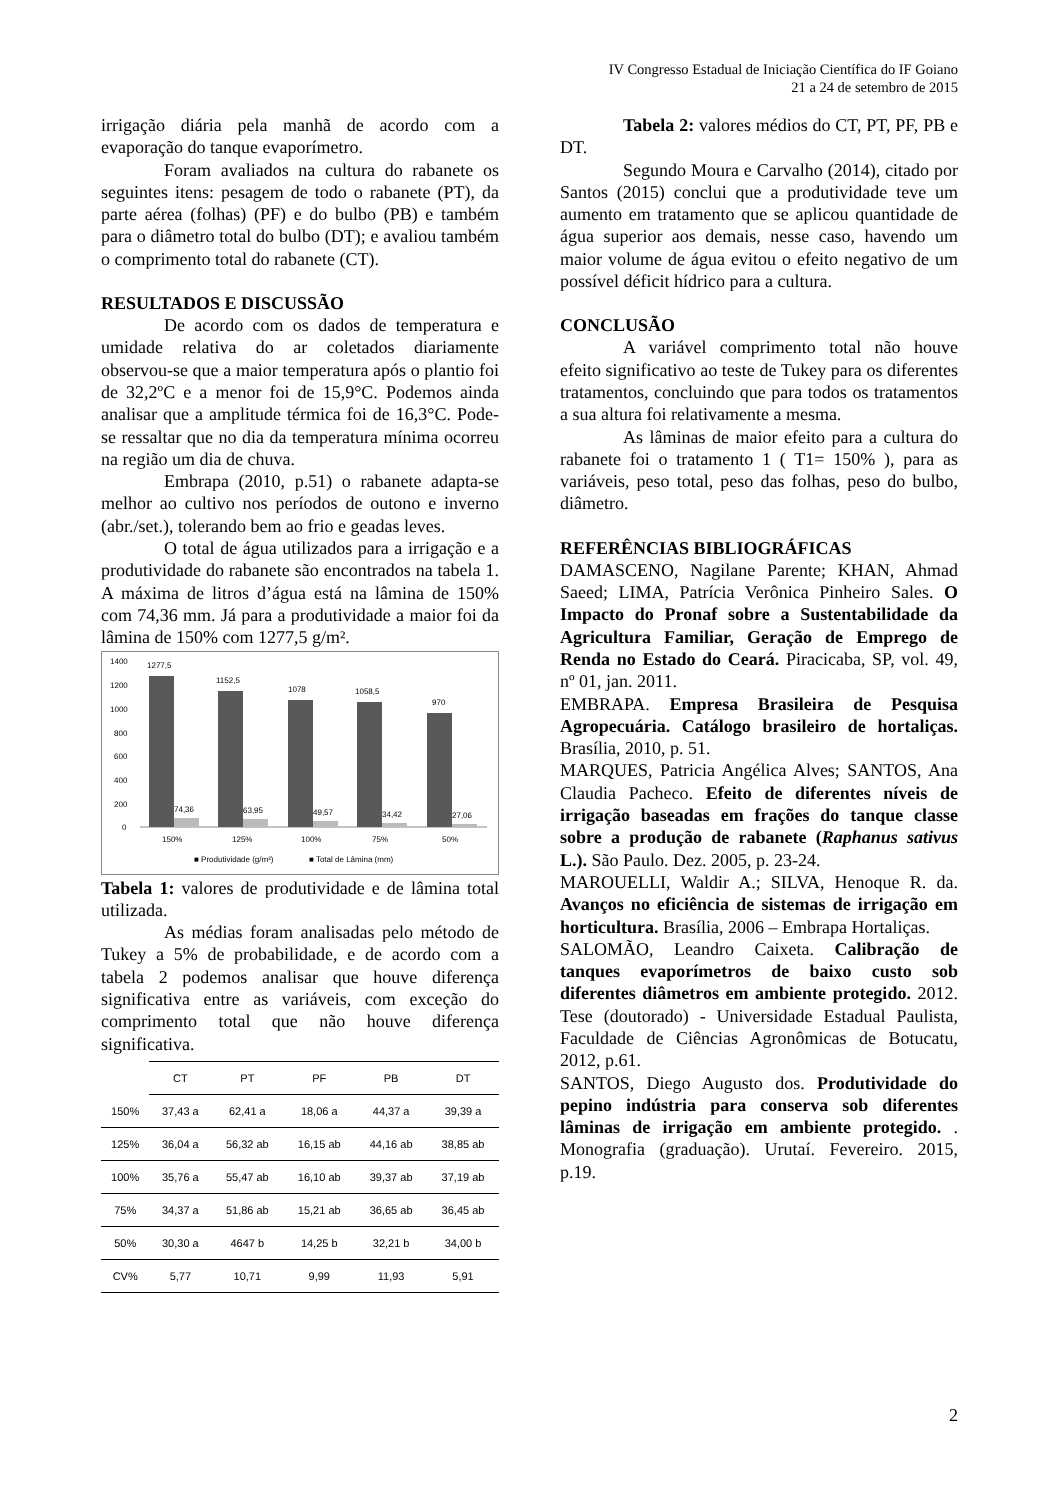IV Congresso Estadual de Iniciação Científica do IF Goiano
21 a 24 de setembro de 2015
irrigação diária pela manhã de acordo com a evaporação do tanque evaporímetro.
Foram avaliados na cultura do rabanete os seguintes itens: pesagem de todo o rabanete (PT), da parte aérea (folhas) (PF) e do bulbo (PB) e também para o diâmetro total do bulbo (DT); e avaliou também o comprimento total do rabanete (CT).
RESULTADOS E DISCUSSÃO
De acordo com os dados de temperatura e umidade relativa do ar coletados diariamente observou-se que a maior temperatura após o plantio foi de 32,2ºC e a menor foi de 15,9°C. Podemos ainda analisar que a amplitude térmica foi de 16,3°C. Pode-se ressaltar que no dia da temperatura mínima ocorreu na região um dia de chuva.
Embrapa (2010, p.51) o rabanete adapta-se melhor ao cultivo nos períodos de outono e inverno (abr./set.), tolerando bem ao frio e geadas leves.
O total de água utilizados para a irrigação e a produtividade do rabanete são encontrados na tabela 1. A máxima de litros d’água está na lâmina de 150% com 74,36 mm. Já para a produtividade a maior foi da lâmina de 150% com 1277,5 g/m².
1400
1200
1000
800
600
400
200
0
1277,5
1152,5
1078
1058,5
970
74,36
63,95
49,57
34,42
27,06
150%
125%
100%
75%
50%
■ Produtividade (g/m²)
■ Total de Lâmina (mm)
Tabela 1: valores de produtividade e de lâmina total utilizada.
As médias foram analisadas pelo método de Tukey a 5% de probabilidade, e de acordo com a tabela 2 podemos analisar que houve diferença significativa entre as variáveis, com exceção do comprimento total que não houve diferença significativa.
| | CT | PT | PF | PB | DT |
| --- | --- | --- | --- | --- | --- |
| 150% | 37,43 a | 62,41 a | 18,06 a | 44,37 a | 39,39 a |
| 125% | 36,04 a | 56,32 ab | 16,15 ab | 44,16 ab | 38,85 ab |
| 100% | 35,76 a | 55,47 ab | 16,10 ab | 39,37 ab | 37,19 ab |
| 75% | 34,37 a | 51,86 ab | 15,21 ab | 36,65 ab | 36,45 ab |
| 50% | 30,30 a | 4647 b | 14,25 b | 32,21 b | 34,00 b |
| CV% | 5,77 | 10,71 | 9,99 | 11,93 | 5,91 |
Tabela 2: valores médios do CT, PT, PF, PB e DT.
Segundo Moura e Carvalho (2014), citado por Santos (2015) conclui que a produtividade teve um aumento em tratamento que se aplicou quantidade de água superior aos demais, nesse caso, havendo um maior volume de água evitou o efeito negativo de um possível déficit hídrico para a cultura.
CONCLUSÃO
A variável comprimento total não houve efeito significativo ao teste de Tukey para os diferentes tratamentos, concluindo que para todos os tratamentos a sua altura foi relativamente a mesma.
As lâminas de maior efeito para a cultura do rabanete foi o tratamento 1 ( T1= 150% ), para as variáveis, peso total, peso das folhas, peso do bulbo, diâmetro.
REFERÊNCIAS BIBLIOGRÁFICAS
DAMASCENO, Nagilane Parente; KHAN, Ahmad Saeed; LIMA, Patrícia Verônica Pinheiro Sales. O Impacto do Pronaf sobre a Sustentabilidade da Agricultura Familiar, Geração de Emprego de Renda no Estado do Ceará. Piracicaba, SP, vol. 49, nº 01, jan. 2011.
EMBRAPA. Empresa Brasileira de Pesquisa Agropecuária. Catálogo brasileiro de hortaliças. Brasília, 2010, p. 51.
MARQUES, Patricia Angélica Alves; SANTOS, Ana Claudia Pacheco. Efeito de diferentes níveis de irrigação baseadas em frações do tanque classe sobre a produção de rabanete (Raphanus sativus L.). São Paulo. Dez. 2005, p. 23-24.
MAROUELLI, Waldir A.; SILVA, Henoque R. da. Avanços no eficiência de sistemas de irrigação em horticultura. Brasília, 2006 – Embrapa Hortaliças.
SALOMÃO, Leandro Caixeta. Calibração de tanques evaporímetros de baixo custo sob diferentes diâmetros em ambiente protegido. 2012. Tese (doutorado) - Universidade Estadual Paulista, Faculdade de Ciências Agronômicas de Botucatu, 2012, p.61.
SANTOS, Diego Augusto dos. Produtividade do pepino indústria para conserva sob diferentes lâminas de irrigação em ambiente protegido. . Monografia (graduação). Urutaí. Fevereiro. 2015, p.19.
2